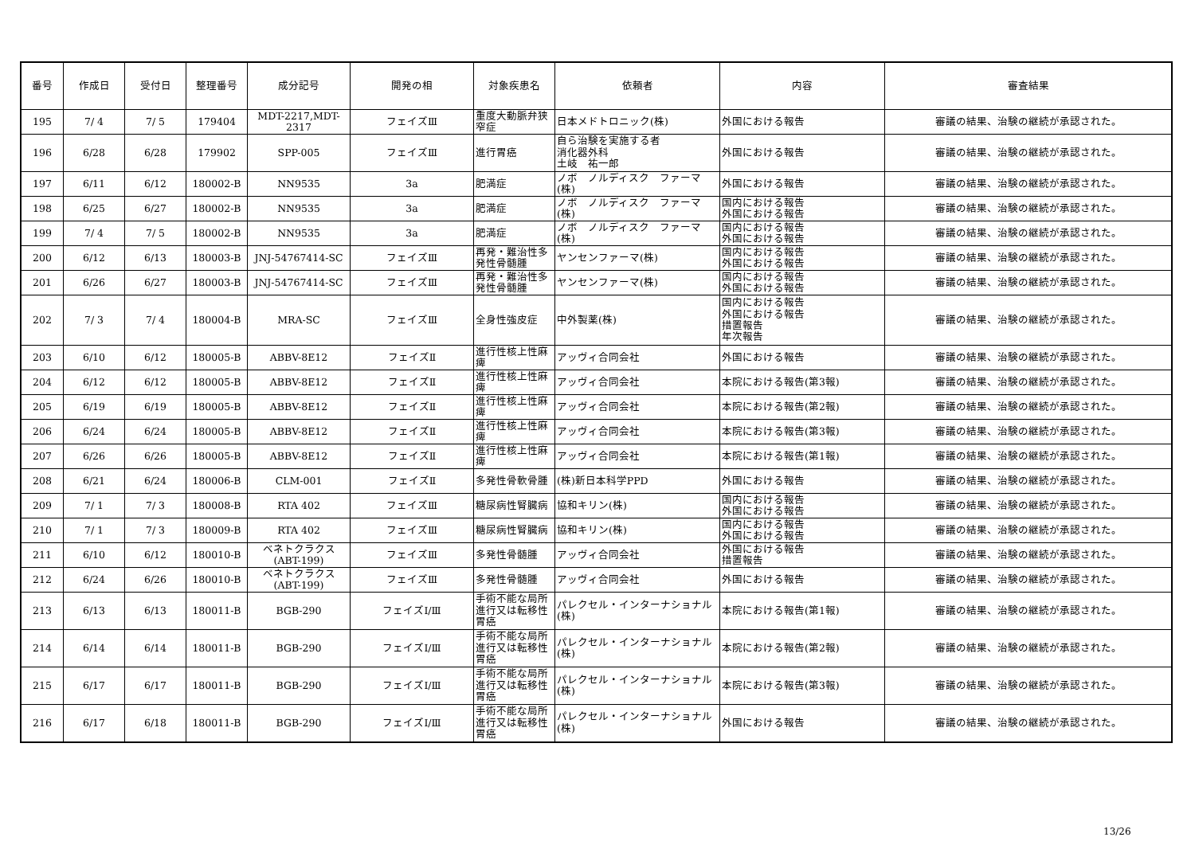| 番号 | 作成日 | 受付日 | 整理番号 | 成分記号 | 開発の相 | 対象疾患名 | 依頼者 | 内容 | 審査結果 |
| --- | --- | --- | --- | --- | --- | --- | --- | --- | --- |
| 195 | 7/ 4 | 7/ 5 | 179404 | MDT-2217,MDT-2317 | フェイズⅢ | 重度大動脈弁狭窄症 | 日本メドトロニック(株) | 外国における報告 | 審議の結果、治験の継続が承認された。 |
| 196 | 6/28 | 6/28 | 179902 | SPP-005 | フェイズⅢ | 進行胃癌 | 自ら治験を実施する者 消化器外科 土岐 祐一郎 | 外国における報告 | 審議の結果、治験の継続が承認された。 |
| 197 | 6/11 | 6/12 | 180002-B | NN9535 | 3a | 肥満症 | ノボ ノルディスク ファーマ(株) | 外国における報告 | 審議の結果、治験の継続が承認された。 |
| 198 | 6/25 | 6/27 | 180002-B | NN9535 | 3a | 肥満症 | ノボ ノルディスク ファーマ(株) | 国内における報告 外国における報告 | 審議の結果、治験の継続が承認された。 |
| 199 | 7/ 4 | 7/ 5 | 180002-B | NN9535 | 3a | 肥満症 | ノボ ノルディスク ファーマ(株) | 国内における報告 外国における報告 | 審議の結果、治験の継続が承認された。 |
| 200 | 6/12 | 6/13 | 180003-B | JNJ-54767414-SC | フェイズⅢ | 再発・難治性多発性骨髄腫 | ヤンセンファーマ(株) | 国内における報告 外国における報告 | 審議の結果、治験の継続が承認された。 |
| 201 | 6/26 | 6/27 | 180003-B | JNJ-54767414-SC | フェイズⅢ | 再発・難治性多発性骨髄腫 | ヤンセンファーマ(株) | 国内における報告 外国における報告 | 審議の結果、治験の継続が承認された。 |
| 202 | 7/ 3 | 7/ 4 | 180004-B | MRA-SC | フェイズⅢ | 全身性強皮症 | 中外製薬(株) | 国内における報告 外国における報告 措置報告 年次報告 | 審議の結果、治験の継続が承認された。 |
| 203 | 6/10 | 6/12 | 180005-B | ABBV-8E12 | フェイズⅡ | 進行性核上性麻痺 | アッヴィ合同会社 | 外国における報告 | 審議の結果、治験の継続が承認された。 |
| 204 | 6/12 | 6/12 | 180005-B | ABBV-8E12 | フェイズⅡ | 進行性核上性麻痺 | アッヴィ合同会社 | 本院における報告(第3報) | 審議の結果、治験の継続が承認された。 |
| 205 | 6/19 | 6/19 | 180005-B | ABBV-8E12 | フェイズⅡ | 進行性核上性麻痺 | アッヴィ合同会社 | 本院における報告(第2報) | 審議の結果、治験の継続が承認された。 |
| 206 | 6/24 | 6/24 | 180005-B | ABBV-8E12 | フェイズⅡ | 進行性核上性麻痺 | アッヴィ合同会社 | 本院における報告(第3報) | 審議の結果、治験の継続が承認された。 |
| 207 | 6/26 | 6/26 | 180005-B | ABBV-8E12 | フェイズⅡ | 進行性核上性麻痺 | アッヴィ合同会社 | 本院における報告(第1報) | 審議の結果、治験の継続が承認された。 |
| 208 | 6/21 | 6/24 | 180006-B | CLM-001 | フェイズⅡ | 多発性骨軟骨腫 | (株)新日本科学PPD | 外国における報告 | 審議の結果、治験の継続が承認された。 |
| 209 | 7/ 1 | 7/ 3 | 180008-B | RTA 402 | フェイズⅢ | 糖尿病性腎臓病 | 協和キリン(株) | 国内における報告 外国における報告 | 審議の結果、治験の継続が承認された。 |
| 210 | 7/ 1 | 7/ 3 | 180009-B | RTA 402 | フェイズⅢ | 糖尿病性腎臓病 | 協和キリン(株) | 国内における報告 外国における報告 | 審議の結果、治験の継続が承認された。 |
| 211 | 6/10 | 6/12 | 180010-B | ベネトクラクス (ABT-199) | フェイズⅢ | 多発性骨髄腫 | アッヴィ合同会社 | 外国における報告 措置報告 | 審議の結果、治験の継続が承認された。 |
| 212 | 6/24 | 6/26 | 180010-B | ベネトクラクス (ABT-199) | フェイズⅢ | 多発性骨髄腫 | アッヴィ合同会社 | 外国における報告 | 審議の結果、治験の継続が承認された。 |
| 213 | 6/13 | 6/13 | 180011-B | BGB-290 | フェイズⅠ/Ⅲ | 手術不能な局所進行又は転移性胃癌 | パレクセル・インターナショナル(株) | 本院における報告(第1報) | 審議の結果、治験の継続が承認された。 |
| 214 | 6/14 | 6/14 | 180011-B | BGB-290 | フェイズⅠ/Ⅲ | 手術不能な局所進行又は転移性胃癌 | パレクセル・インターナショナル(株) | 本院における報告(第2報) | 審議の結果、治験の継続が承認された。 |
| 215 | 6/17 | 6/17 | 180011-B | BGB-290 | フェイズⅠ/Ⅲ | 手術不能な局所進行又は転移性胃癌 | パレクセル・インターナショナル(株) | 本院における報告(第3報) | 審議の結果、治験の継続が承認された。 |
| 216 | 6/17 | 6/18 | 180011-B | BGB-290 | フェイズⅠ/Ⅲ | 手術不能な局所進行又は転移性胃癌 | パレクセル・インターナショナル(株) | 外国における報告 | 審議の結果、治験の継続が承認された。 |
13/26